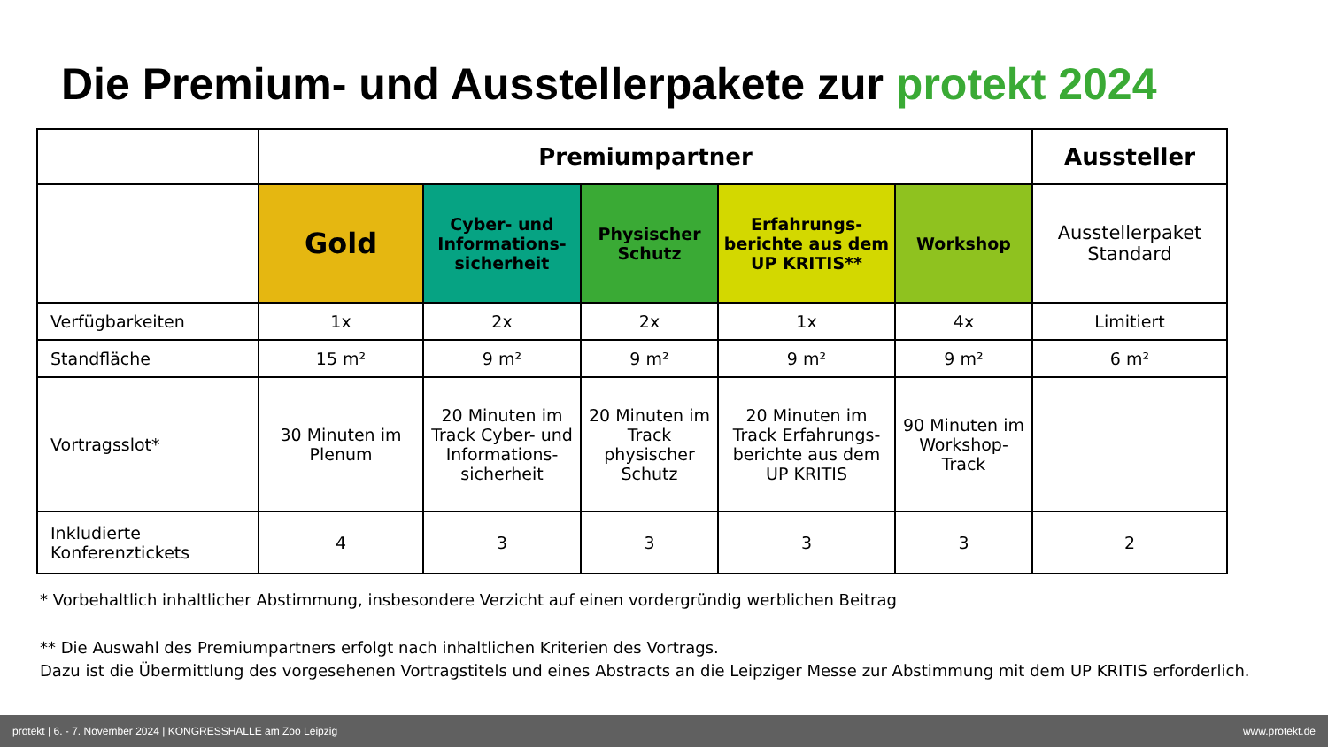Die Premium- und Ausstellerpakete zur protekt 2024
| | Premiumpartner | | | | | Aussteller |
| | Gold | Cyber- und Informations-sicherheit | Physischer Schutz | Erfahrungs-berichte aus dem UP KRITIS** | Workshop | Ausstellerpaket Standard |
| Verfügbarkeiten | 1x | 2x | 2x | 1x | 4x | Limitiert |
| Standfläche | 15 m² | 9 m² | 9 m² | 9 m² | 9 m² | 6 m² |
| Vortragsslot* | 30 Minuten im Plenum | 20 Minuten im Track Cyber- und Informations-sicherheit | 20 Minuten im Track physischer Schutz | 20 Minuten im Track Erfahrungs-berichte aus dem UP KRITIS | 90 Minuten im Workshop-Track | |
| Inkludierte Konferenztickets | 4 | 3 | 3 | 3 | 3 | 2 |
* Vorbehaltlich inhaltlicher Abstimmung, insbesondere Verzicht auf einen vordergründig werblichen Beitrag
** Die Auswahl des Premiumpartners erfolgt nach inhaltlichen Kriterien des Vortrags.
Dazu ist die Übermittlung des vorgesehenen Vortragstitels und eines Abstracts an die Leipziger Messe zur Abstimmung mit dem UP KRITIS erforderlich.
protekt | 6. - 7. November 2024 | KONGRESSHALLE am Zoo Leipzig www.protekt.de